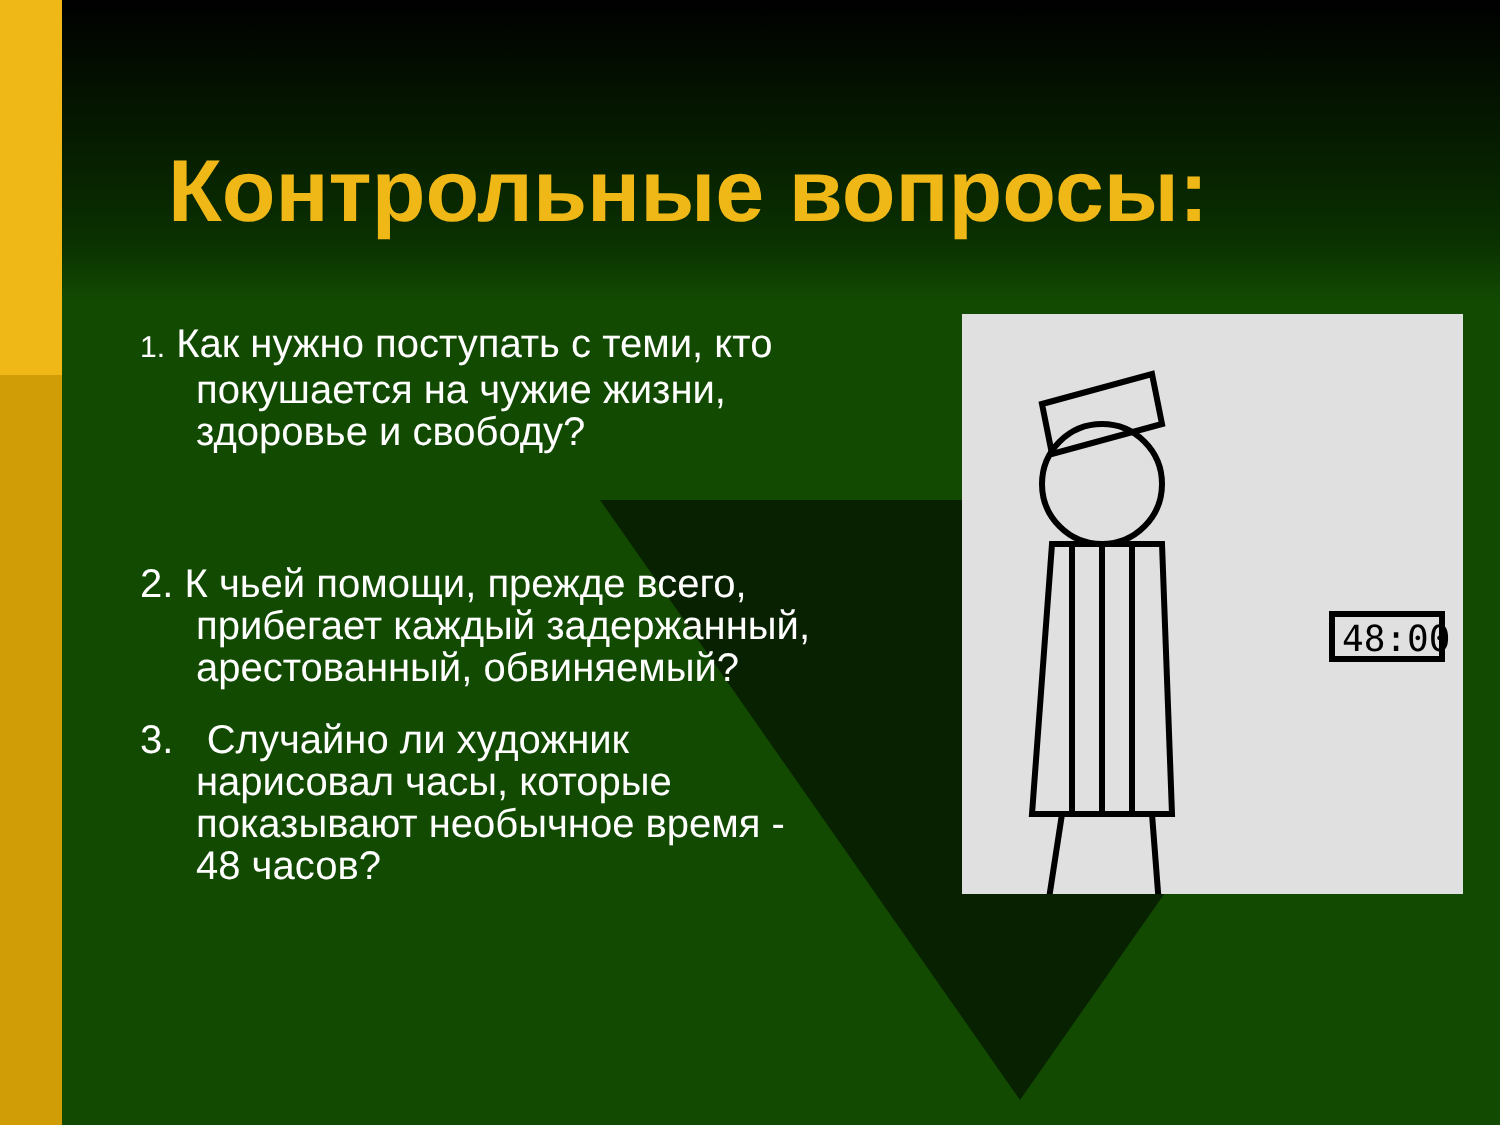48:00
Контрольные вопросы:
1. Как нужно поступать с теми, кто покушается на чужие жизни, здоровье и свободу?
2. К чьей помощи, прежде всего, прибегает каждый задержанный, арестованный, обвиняемый?
3. Случайно ли художник нарисовал часы, которые показывают необычное время - 48 часов?